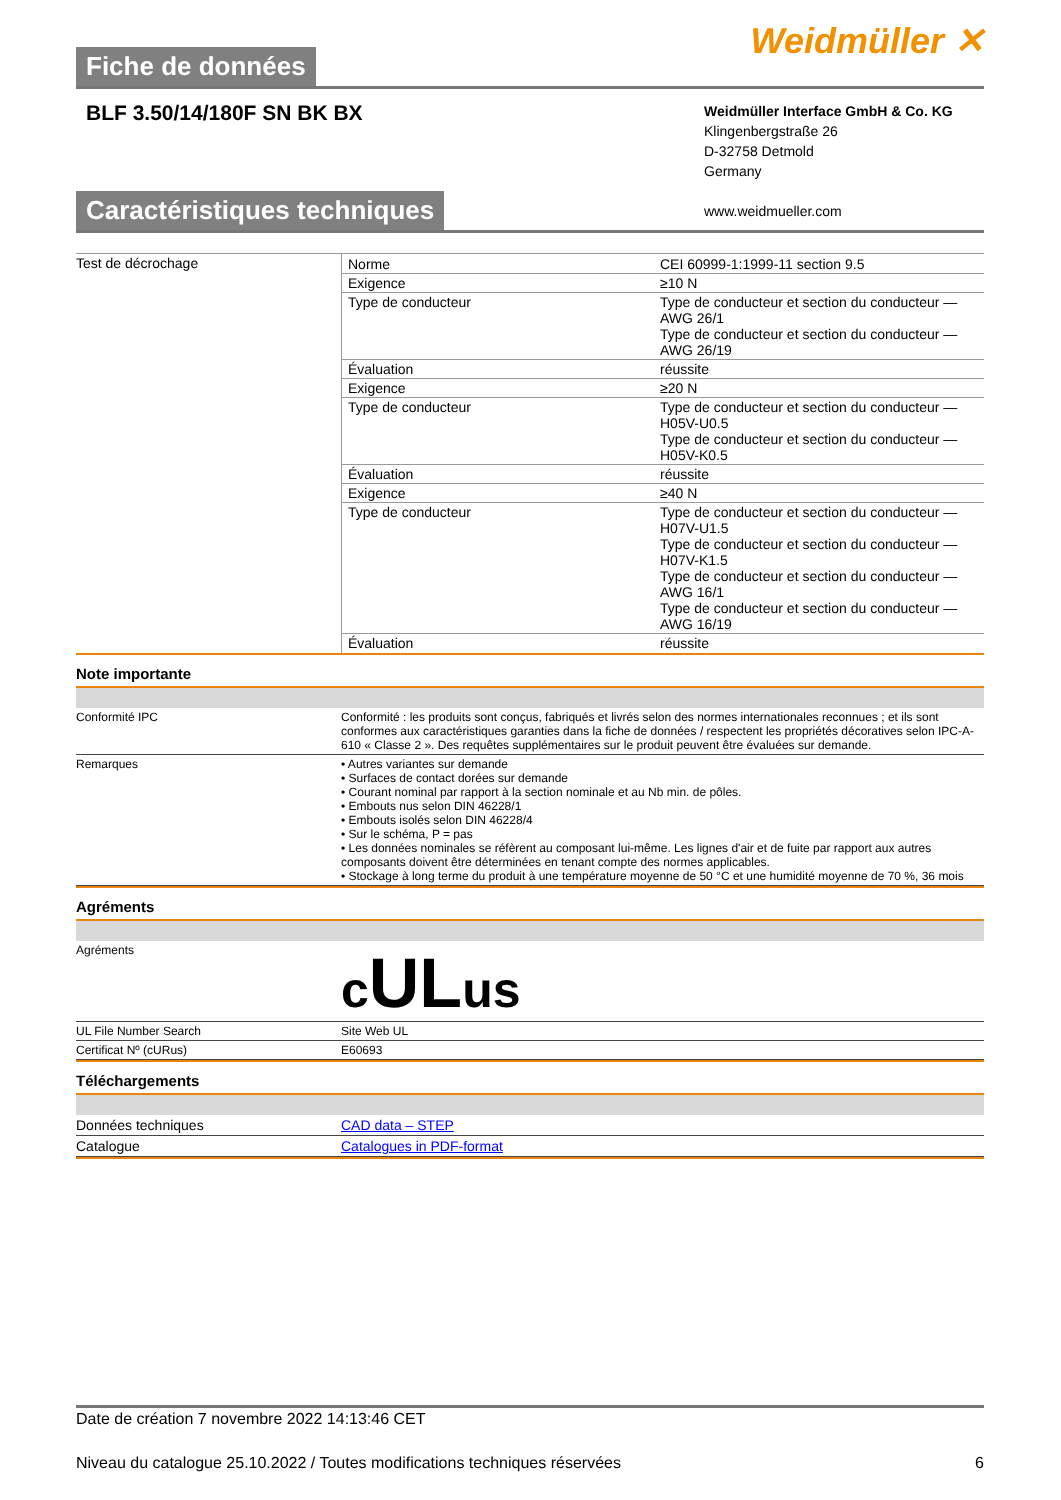Fiche de données
Weidmüller ✕
BLF 3.50/14/180F SN BK BX
Weidmüller Interface GmbH & Co. KG
Klingenbergstraße 26
D-32758 Detmold
Germany
www.weidmueller.com
Caractéristiques techniques
| Test de décrochage | / Norme / CEI 60999-1:1999-11 section 9.5 / / Exigence / ≥10 N / / Type de conducteur / Type de conducteur et section du conducteur — AWG 26/1 Type de conducteur et section du conducteur — AWG 26/19 / / Évaluation / réussite / / Exigence / ≥20 N / / Type de conducteur / Type de conducteur et section du conducteur — H05V-U0.5 Type de conducteur et section du conducteur — H05V-K0.5 / / Évaluation / réussite / / Exigence / ≥40 N / / Type de conducteur / Type de conducteur et section du conducteur — H07V-U1.5 Type de conducteur et section du conducteur — H07V-K1.5 Type de conducteur et section du conducteur — AWG 16/1 Type de conducteur et section du conducteur — AWG 16/19 / / Évaluation / réussite / |
Note importante
| Conformité IPC | Conformité : les produits sont conçus, fabriqués et livrés selon des normes internationales reconnues ; et ils sont conformes aux caractéristiques garanties dans la fiche de données / respectent les propriétés décoratives selon IPC-A-610 « Classe 2 ». Des requêtes supplémentaires sur le produit peuvent être évaluées sur demande. |
| Remarques | • Autres variantes sur demande • Surfaces de contact dorées sur demande • Courant nominal par rapport à la section nominale et au Nb min. de pôles. • Embouts nus selon DIN 46228/1 • Embouts isolés selon DIN 46228/4 • Sur le schéma, P = pas • Les données nominales se réfèrent au composant lui-même. Les lignes d'air et de fuite par rapport aux autres composants doivent être déterminées en tenant compte des normes applicables. • Stockage à long terme du produit à une température moyenne de 50 °C et une humidité moyenne de 70 %, 36 mois |
Agréments
| Agréments | c UL us |
| UL File Number Search | Site Web UL |
| Certificat Nº (cURus) | E60693 |
Téléchargements
| Données techniques | CAD data – STEP |
| Catalogue | Catalogues in PDF-format |
Date de création 7 novembre 2022 14:13:46 CET
Niveau du catalogue 25.10.2022 / Toutes modifications techniques réservées 6